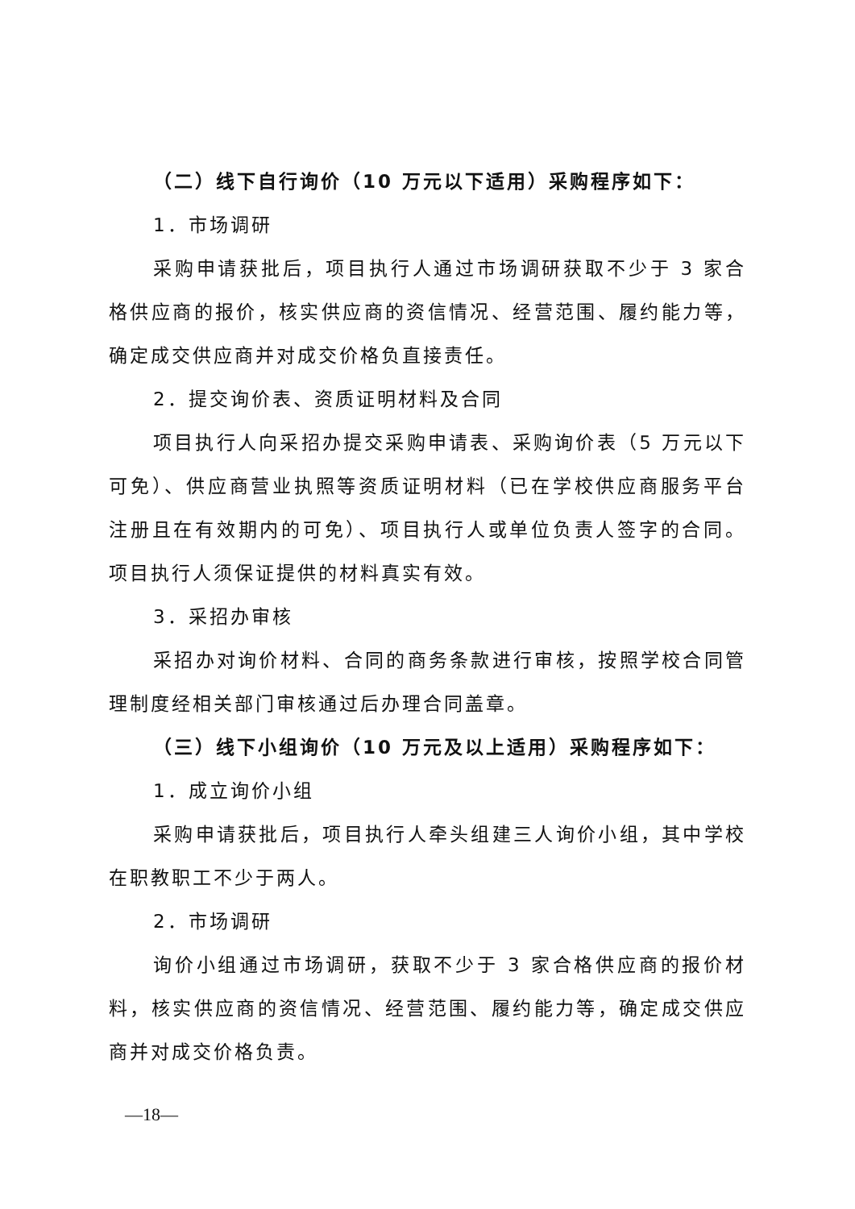（二）线下自行询价（10 万元以下适用）采购程序如下：
1．市场调研
采购申请获批后，项目执行人通过市场调研获取不少于 3 家合格供应商的报价，核实供应商的资信情况、经营范围、履约能力等，确定成交供应商并对成交价格负直接责任。
2．提交询价表、资质证明材料及合同
项目执行人向采招办提交采购申请表、采购询价表（5 万元以下可免）、供应商营业执照等资质证明材料（已在学校供应商服务平台注册且在有效期内的可免）、项目执行人或单位负责人签字的合同。项目执行人须保证提供的材料真实有效。
3．采招办审核
采招办对询价材料、合同的商务条款进行审核，按照学校合同管理制度经相关部门审核通过后办理合同盖章。
（三）线下小组询价（10 万元及以上适用）采购程序如下：
1．成立询价小组
采购申请获批后，项目执行人牵头组建三人询价小组，其中学校在职教职工不少于两人。
2．市场调研
询价小组通过市场调研，获取不少于 3 家合格供应商的报价材料，核实供应商的资信情况、经营范围、履约能力等，确定成交供应商并对成交价格负责。
—18—